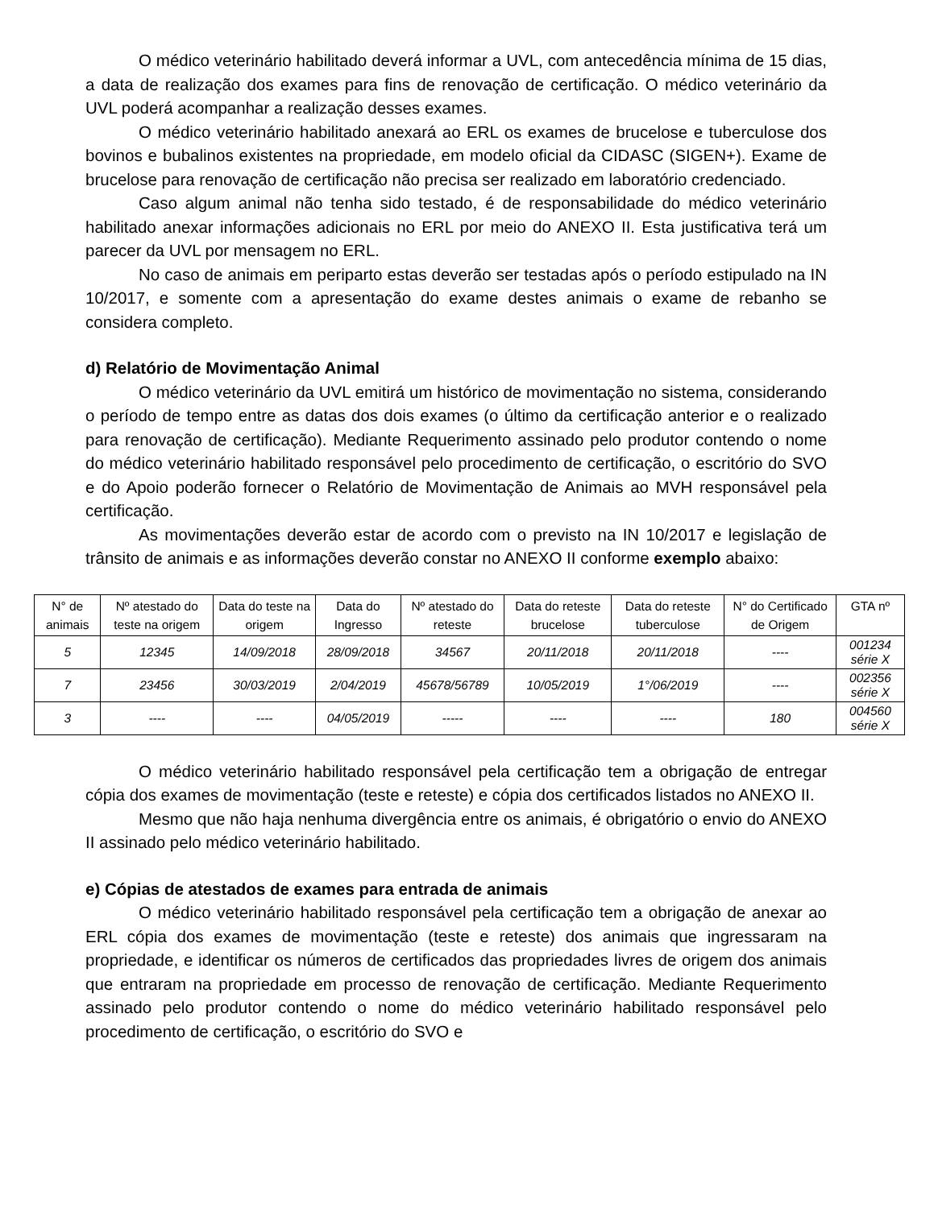O médico veterinário habilitado deverá informar a UVL, com antecedência mínima de 15 dias, a data de realização dos exames para fins de renovação de certificação. O médico veterinário da UVL poderá acompanhar a realização desses exames.
O médico veterinário habilitado anexará ao ERL os exames de brucelose e tuberculose dos bovinos e bubalinos existentes na propriedade, em modelo oficial da CIDASC (SIGEN+). Exame de brucelose para renovação de certificação não precisa ser realizado em laboratório credenciado.
Caso algum animal não tenha sido testado, é de responsabilidade do médico veterinário habilitado anexar informações adicionais no ERL por meio do ANEXO II. Esta justificativa terá um parecer da UVL por mensagem no ERL.
No caso de animais em periparto estas deverão ser testadas após o período estipulado na IN 10/2017, e somente com a apresentação do exame destes animais o exame de rebanho se considera completo.
d) Relatório de Movimentação Animal
O médico veterinário da UVL emitirá um histórico de movimentação no sistema, considerando o período de tempo entre as datas dos dois exames (o último da certificação anterior e o realizado para renovação de certificação). Mediante Requerimento assinado pelo produtor contendo o nome do médico veterinário habilitado responsável pelo procedimento de certificação, o escritório do SVO e do Apoio poderão fornecer o Relatório de Movimentação de Animais ao MVH responsável pela certificação.
As movimentações deverão estar de acordo com o previsto na IN 10/2017 e legislação de trânsito de animais e as informações deverão constar no ANEXO II conforme exemplo abaixo:
| N° de animais | Nº atestado do teste na origem | Data do teste na origem | Data do Ingresso | Nº atestado do reteste | Data do reteste brucelose | Data do reteste tuberculose | N° do Certificado de Origem | GTA nº |
| --- | --- | --- | --- | --- | --- | --- | --- | --- |
| 5 | 12345 | 14/09/2018 | 28/09/2018 | 34567 | 20/11/2018 | 20/11/2018 | ---- | 001234 série X |
| 7 | 23456 | 30/03/2019 | 2/04/2019 | 45678/56789 | 10/05/2019 | 1°/06/2019 | ---- | 002356 série X |
| 3 | ---- | ---- | 04/05/2019 | ----- | ---- | ---- | 180 | 004560 série X |
O médico veterinário habilitado responsável pela certificação tem a obrigação de entregar cópia dos exames de movimentação (teste e reteste) e cópia dos certificados listados no ANEXO II.
Mesmo que não haja nenhuma divergência entre os animais, é obrigatório o envio do ANEXO II assinado pelo médico veterinário habilitado.
e) Cópias de atestados de exames para entrada de animais
O médico veterinário habilitado responsável pela certificação tem a obrigação de anexar ao ERL cópia dos exames de movimentação (teste e reteste) dos animais que ingressaram na propriedade, e identificar os números de certificados das propriedades livres de origem dos animais que entraram na propriedade em processo de renovação de certificação. Mediante Requerimento assinado pelo produtor contendo o nome do médico veterinário habilitado responsável pelo procedimento de certificação, o escritório do SVO e